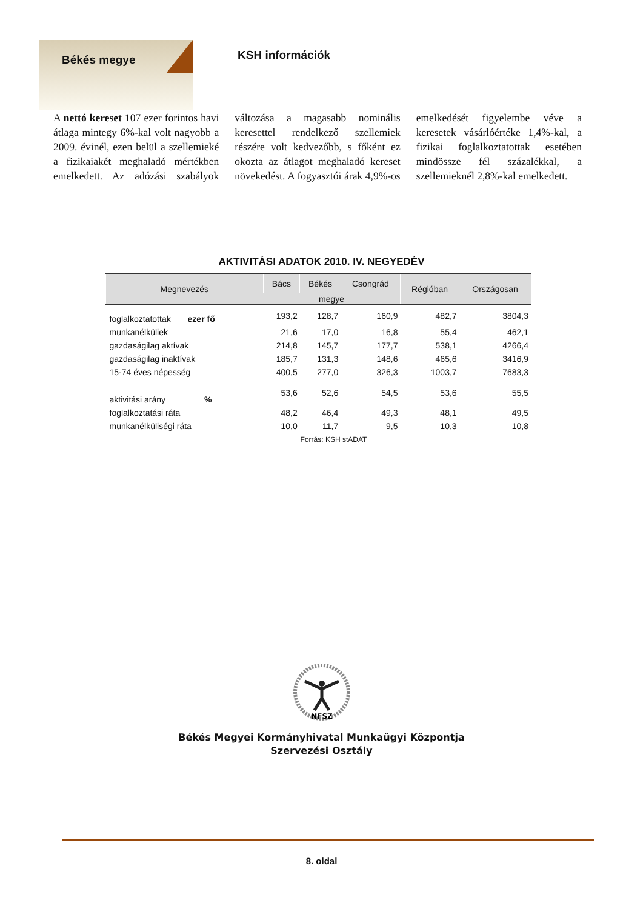Békés megye
KSH információk
A nettó kereset 107 ezer forintos havi átlaga mintegy 6%-kal volt nagyobb a 2009. évinél, ezen belül a szellemieké a fizikaiakét meghaladó mértékben emelkedett. Az adózási szabályok változása a magasabb nominális keresettel rendelkező szellemiek részére volt kedvezőbb, s főként ez okozta az átlagot megha­ladó kereset növekedést. A fogyasz­tói árak 4,9%-os emelkedését figye­lembe véve a keresetek vásárlóérté­ke 1,4%-kal, a fizikai foglalkozta­tottak esetében mindössze fél száza­lékkal, a szellemieknél 2,8%-kal emelkedett.
AKTIVITÁSI ADATOK 2010. IV. NEGYEDÉV
| Megnevezés | Bács | Békés | Csongrád | Régióban | Országosan |
| --- | --- | --- | --- | --- | --- |
| | megye | | | | |
| foglalkoztatottak ezer fő | 193,2 | 128,7 | 160,9 | 482,7 | 3804,3 |
| munkanélküliek | 21,6 | 17,0 | 16,8 | 55,4 | 462,1 |
| gazdaságilag aktívak | 214,8 | 145,7 | 177,7 | 538,1 | 4266,4 |
| gazdaságilag inaktívak | 185,7 | 131,3 | 148,6 | 465,6 | 3416,9 |
| 15-74 éves népesség | 400,5 | 277,0 | 326,3 | 1003,7 | 7683,3 |
| aktivitási arány % | 53,6 | 52,6 | 54,5 | 53,6 | 55,5 |
| foglalkoztatási ráta | 48,2 | 46,4 | 49,3 | 48,1 | 49,5 |
| munkanélküliségi ráta | 10,0 | 11,7 | 9,5 | 10,3 | 10,8 |
Forrás: KSH stADAT
NFSZ
Békés Megyei Kormányhivatal Munkaügyi Központja
Szervezési Osztály
8. oldal